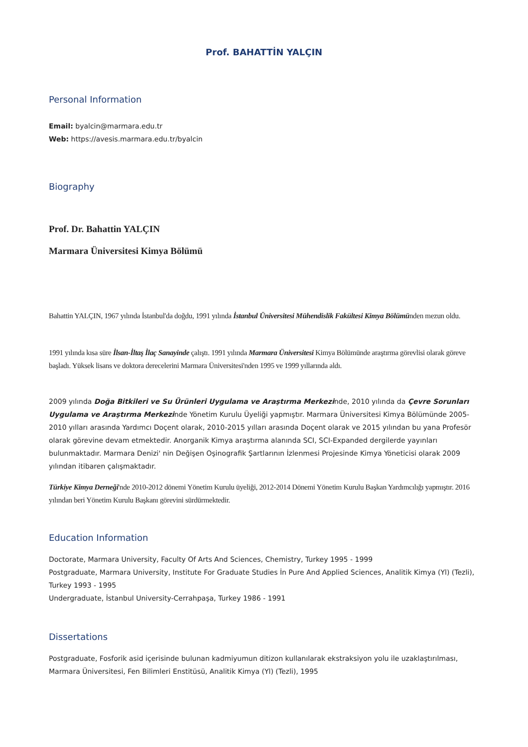Prof. BAHATTİN YALÇIN
Personal Information
Email: byalcin@marmara.edu.tr
Web: https://avesis.marmara.edu.tr/byalcin
Biography
Prof. Dr. Bahattin YALÇIN
Marmara Üniversitesi Kimya Bölümü
Bahattin YALÇIN, 1967 yılında İstanbul'da doğdu, 1991 yılında İstanbul Üniversitesi Mühendislik Fakültesi Kimya Bölümünden mezun oldu.
1991 yılında kısa süre İlsan-İltaş İlaç Sanayinde çalıştı. 1991 yılında Marmara Üniversitesi Kimya Bölümünde araştırma görevlisi olarak göreve başladı. Yüksek lisans ve doktora derecelerini Marmara Üniversitesi'nden 1995 ve 1999 yıllarında aldı.
2009 yılında Doğa Bitkileri ve Su Ürünleri Uygulama ve Araştırma Merkezinde, 2010 yılında da Çevre Sorunları Uygulama ve Araştırma Merkezinde Yönetim Kurulu Üyeliği yapmıştır. Marmara Üniversitesi Kimya Bölümünde 2005-2010 yılları arasında Yardımcı Doçent olarak, 2010-2015 yılları arasında Doçent olarak ve 2015 yılından bu yana Profesör olarak görevine devam etmektedir. Anorganik Kimya araştırma alanında SCI, SCI-Expanded dergilerde yayınları bulunmaktadır. Marmara Denizi' nin Değişen Oşinografik Şartlarının İzlenmesi Projesinde Kimya Yöneticisi olarak 2009 yılından itibaren çalışmaktadır.
Türkiye Kimya Derneği'nde 2010-2012 dönemi Yönetim Kurulu üyeliği, 2012-2014 Dönemi Yönetim Kurulu Başkan Yardımcılığı yapmıştır. 2016 yılından beri Yönetim Kurulu Başkanı görevini sürdürmektedir.
Education Information
Doctorate, Marmara University, Faculty Of Arts And Sciences, Chemistry, Turkey 1995 - 1999
Postgraduate, Marmara University, Institute For Graduate Studies İn Pure And Applied Sciences, Analitik Kimya (Yl) (Tezli), Turkey 1993 - 1995
Undergraduate, İstanbul University-Cerrahpaşa, Turkey 1986 - 1991
Dissertations
Postgraduate, Fosforik asid içerisinde bulunan kadmiyumun ditizon kullanılarak ekstraksiyon yolu ile uzaklaştırılması, Marmara Üniversitesi, Fen Bilimleri Enstitüsü, Analitik Kimya (Yl) (Tezli), 1995